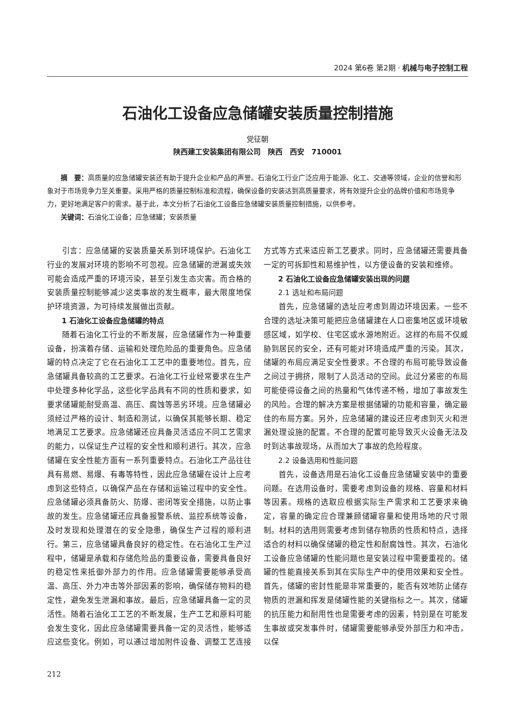2024 第6卷 第2期 · 机械与电子控制工程
石油化工设备应急储罐安装质量控制措施
党征朝
陕西建工安装集团有限公司　陕西　西安　710001
摘　要：高质量的应急储罐安装还有助于提升企业和产品的声誉。石油化工行业广泛应用于能源、化工、交通等领域，企业的信誉和形象对于市场竞争力至关重要。采用严格的质量控制标准和流程，确保设备的安装达到高质量要求，将有效提升企业的品牌价值和市场竞争力，更好地满足客户的需求。基于此，本文分析了石油化工设备应急储罐安装质量控制措施，以供参考。
关键词：石油化工设备；应急储罐；安装质量
引言：应急储罐的安装质量关系到环境保护。石油化工行业的发展对环境的影响不可忽视。应急储罐的泄漏或失效可能会造成严重的环境污染，甚至引发生态灾害。而合格的安装质量控制能够减少这类事故的发生概率，最大限度地保护环境资源，为可持续发展做出贡献。
1 石油化工设备应急储罐的特点
随着石油化工行业的不断发展，应急储罐作为一种重要设备，扮演着存储、运输和处理危险品的重要角色。应急储罐的特点决定了它在石油化工工艺中的重要地位。首先，应急储罐具备较高的工艺要求。石油化工行业经常要求在生产中处理多种化学品，这些化学品具有不同的性质和要求，如要求储罐能耐受高温、高压、腐蚀等恶劣环境。应急储罐必须经过严格的设计、制造和测试，以确保其能够长期、稳定地满足工艺要求。应急储罐还应具备灵活适应不同工艺需求的能力，以保证生产过程的安全性和顺利进行。其次，应急储罐在安全性能方面有一系列重要特点。石油化工产品往往具有易燃、易爆、有毒等特性，因此应急储罐在设计上应考虑到这些特点，以确保产品在存储和运输过程中的安全性。应急储罐必须具备防火、防爆、密闭等安全措施，以防止事故的发生。应急储罐还应具备报警系统、监控系统等设备，及时发现和处理潜在的安全隐患，确保生产过程的顺利进行。第三，应急储罐具备良好的稳定性。在石油化工生产过程中，储罐是承载和存储危险品的重要设备，需要具备良好的稳定性来抵御外部力的作用。应急储罐需要能够承受高温、高压、外力冲击等外部因素的影响，确保储存物料的稳定性，避免发生泄漏和事故。最后，应急储罐具备一定的灵活性。随着石油化工工艺的不断发展，生产工艺和原料可能会发生变化，因此应急储罐需要具备一定的灵活性，能够适应这些变化。例如，可以通过增加附件设备、调整工艺连接方式等方式来适应新工艺要求。同时，应急储罐还需要具备一定的可拆卸性和易维护性，以方便设备的安装和维修。
2 石油化工设备应急储罐安装出现的问题
2.1 选址和布局问题
首先，应急储罐的选址应考虑到周边环境因素。一些不合理的选址决策可能把应急储罐建在人口密集地区或环境敏感区域，如学校、住宅区或水源地附近。这样的布局不仅威胁到居民的安全，还有可能对环境造成严重的污染。其次，储罐的布局应满足安全性要求。不合理的布局可能导致设备之间过于拥挤，限制了人员活动的空间。此过分紧密的布局可能使得设备之间的热量和气体传递不畅，增加了事故发生的风险。合理的解决方案是根据储罐的功能和容量，确定最佳的布局方案。另外，应急储罐的建设还应考虑到灭火和泄漏处理设施的配置。不合理的配置可能导致灭火设备无法及时到达事故现场，从而加大了事故的危险程度。
2.2 设备选用和性能问题
首先，设备选用是石油化工设备应急储罐安装中的重要问题。在选用设备时，需要考虑到设备的规格、容量和材料等因素。规格的选取应根据实际生产需求和工艺要求来确定，容量的确定应合理兼顾储罐容量和使用场地的尺寸限制。材料的选用则需要考虑到储存物质的性质和特点，选择适合的材料以确保储罐的稳定性和耐腐蚀性。其次，石油化工设备应急储罐的性能问题也是安装过程中需要重视的。储罐的性能直接关系到其在实际生产中的使用效果和安全性。首先，储罐的密封性能是非常重要的，能否有效地防止储存物质的泄漏和挥发是储罐性能的关键指标之一。其次，储罐的抗压能力和耐用性也是需要考虑的因素，特别是在可能发生事故或突发事件时，储罐需要能够承受外部压力和冲击，以保
212